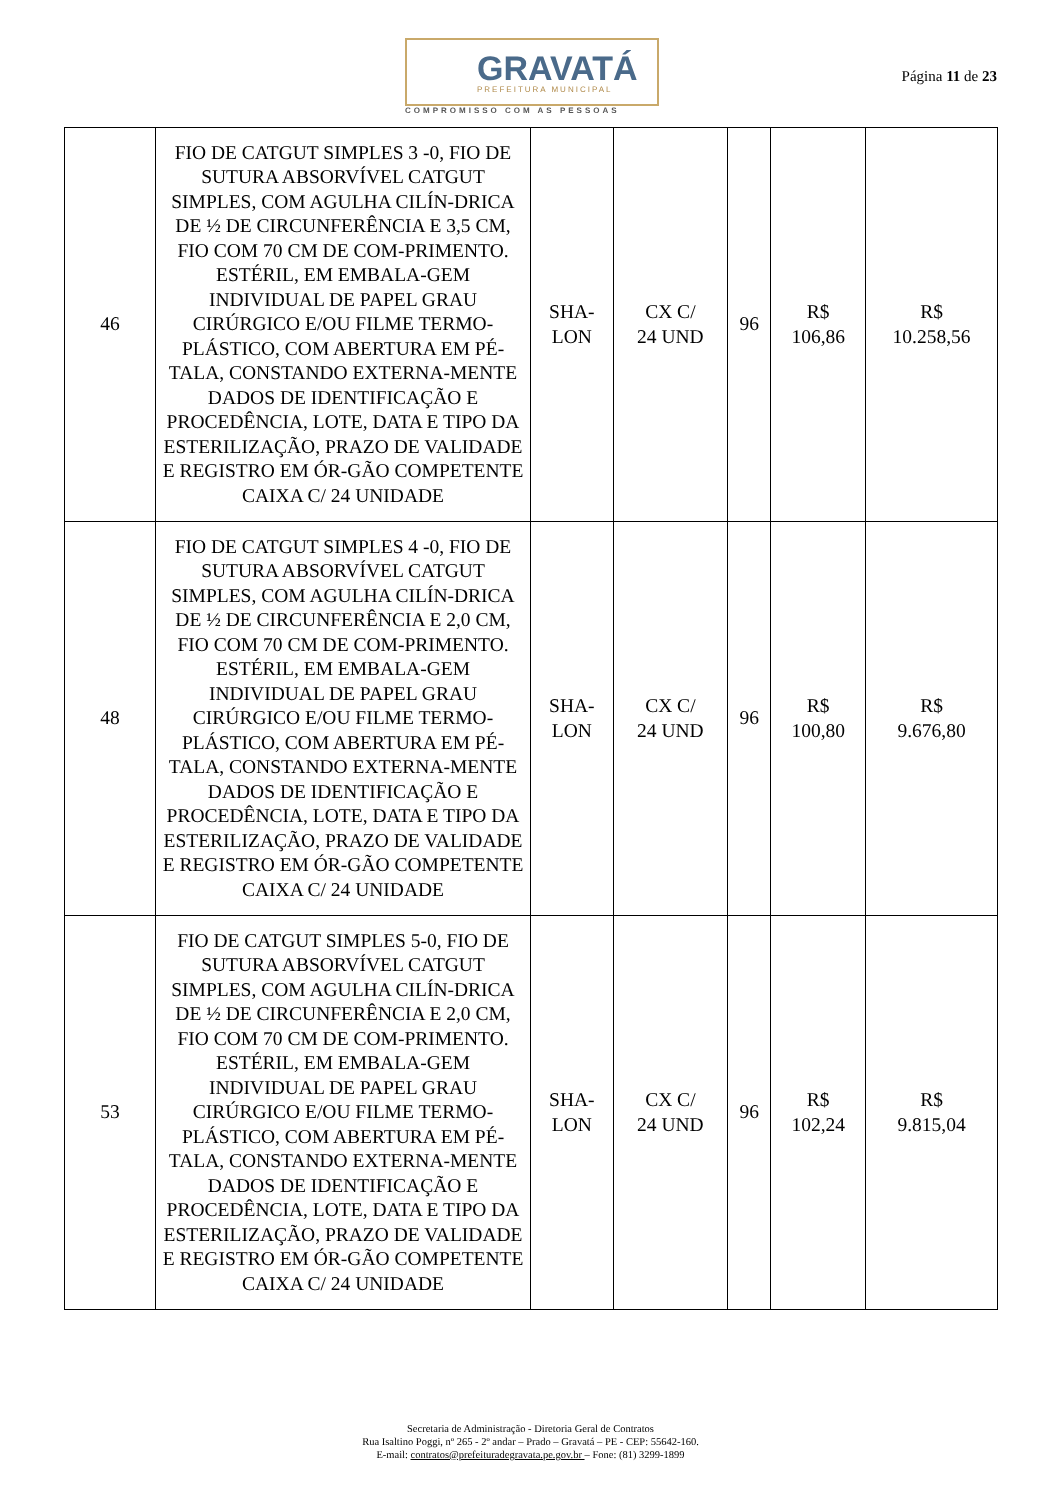GRAVATÁ
PREFEITURA MUNICIPAL
COMPROMISSO COM AS PESSOAS
Página 11 de 23
| 46 | FIO DE CATGUT SIMPLES 3 -0, FIO DE SUTURA ABSORVÍVEL CATGUT SIMPLES, COM AGULHA CILÍN-DRICA DE ½ DE CIRCUNFERÊNCIA E 3,5 CM, FIO COM 70 CM DE COM-PRIMENTO. ESTÉRIL, EM EMBALA-GEM INDIVIDUAL DE PAPEL GRAU CIRÚRGICO E/OU FILME TERMO-PLÁSTICO, COM ABERTURA EM PÉ-TALA, CONSTANDO EXTERNA-MENTE DADOS DE IDENTIFICAÇÃO E PROCEDÊNCIA, LOTE, DATA E TIPO DA ESTERILIZAÇÃO, PRAZO DE VALIDADE E REGISTRO EM ÓR-GÃO COMPETENTE CAIXA C/ 24 UNIDADE | SHA- LON | CX C/ 24 UND | 96 | R$ 106,86 | R$ 10.258,56 |
| 48 | FIO DE CATGUT SIMPLES 4 -0, FIO DE SUTURA ABSORVÍVEL CATGUT SIMPLES, COM AGULHA CILÍN-DRICA DE ½ DE CIRCUNFERÊNCIA E 2,0 CM, FIO COM 70 CM DE COM-PRIMENTO. ESTÉRIL, EM EMBALA-GEM INDIVIDUAL DE PAPEL GRAU CIRÚRGICO E/OU FILME TERMO-PLÁSTICO, COM ABERTURA EM PÉ-TALA, CONSTANDO EXTERNA-MENTE DADOS DE IDENTIFICAÇÃO E PROCEDÊNCIA, LOTE, DATA E TIPO DA ESTERILIZAÇÃO, PRAZO DE VALIDADE E REGISTRO EM ÓR-GÃO COMPETENTE CAIXA C/ 24 UNIDADE | SHA- LON | CX C/ 24 UND | 96 | R$ 100,80 | R$ 9.676,80 |
| 53 | FIO DE CATGUT SIMPLES 5-0, FIO DE SUTURA ABSORVÍVEL CATGUT SIMPLES, COM AGULHA CILÍN-DRICA DE ½ DE CIRCUNFERÊNCIA E 2,0 CM, FIO COM 70 CM DE COM-PRIMENTO. ESTÉRIL, EM EMBALA-GEM INDIVIDUAL DE PAPEL GRAU CIRÚRGICO E/OU FILME TERMO-PLÁSTICO, COM ABERTURA EM PÉ-TALA, CONSTANDO EXTERNA-MENTE DADOS DE IDENTIFICAÇÃO E PROCEDÊNCIA, LOTE, DATA E TIPO DA ESTERILIZAÇÃO, PRAZO DE VALIDADE E REGISTRO EM ÓR-GÃO COMPETENTE CAIXA C/ 24 UNIDADE | SHA- LON | CX C/ 24 UND | 96 | R$ 102,24 | R$ 9.815,04 |
Secretaria de Administração - Diretoria Geral de Contratos
Rua Isaltino Poggi, nº 265 - 2º andar – Prado – Gravatá – PE - CEP: 55642-160.
E-mail: contratos@prefeituradegravata.pe.gov.br – Fone: (81) 3299-1899